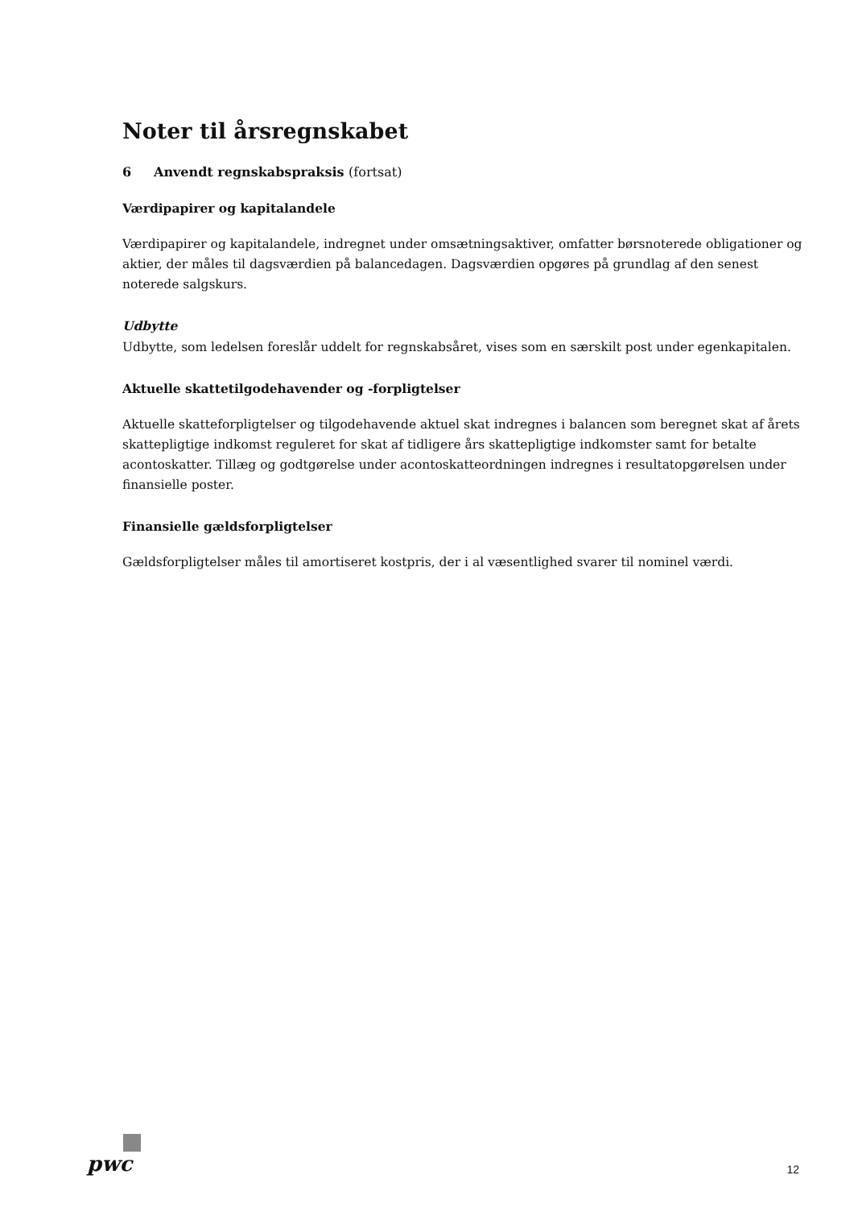Noter til årsregnskabet
6 Anvendt regnskabspraksis (fortsat)
Værdipapirer og kapitalandele
Værdipapirer og kapitalandele, indregnet under omsætningsaktiver, omfatter børsnoterede obligationer og aktier, der måles til dagsværdien på balancedagen. Dagsværdien opgøres på grundlag af den senest noterede salgskurs.
Udbytte
Udbytte, som ledelsen foreslår uddelt for regnskabsåret, vises som en særskilt post under egenkapitalen.
Aktuelle skattetilgodehavender og -forpligtelser
Aktuelle skatteforpligtelser og tilgodehavende aktuel skat indregnes i balancen som beregnet skat af årets skattepligtige indkomst reguleret for skat af tidligere års skattepligtige indkomster samt for betalte acontoskatter. Tillæg og godtgørelse under acontoskatteordningen indregnes i resultatopgørelsen under finansielle poster.
Finansielle gældsforpligtelser
Gældsforpligtelser måles til amortiseret kostpris, der i al væsentlighed svarer til nominel værdi.
pwc
12